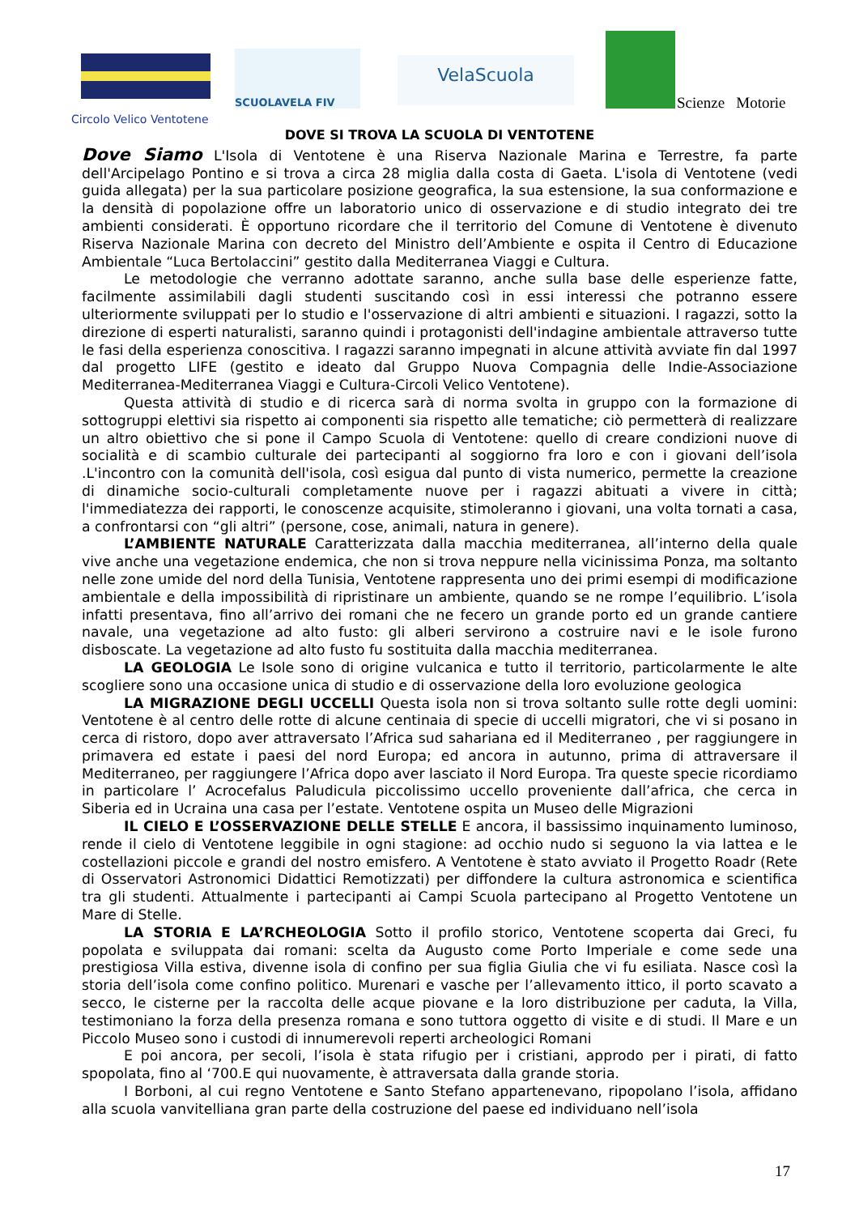SCUOLAVELA FIV
VelaScuola
Scienze Motorie
Circolo Velico Ventotene
DOVE SI TROVA LA SCUOLA DI VENTOTENE
Dove Siamo L'Isola di Ventotene è una Riserva Nazionale Marina e Terrestre, fa parte dell'Arcipelago Pontino e si trova a circa 28 miglia dalla costa di Gaeta. L'isola di Ventotene (vedi guida allegata) per la sua particolare posizione geografica, la sua estensione, la sua conformazione e la densità di popolazione offre un laboratorio unico di osservazione e di studio integrato dei tre ambienti considerati. È opportuno ricordare che il territorio del Comune di Ventotene è divenuto Riserva Nazionale Marina con decreto del Ministro dell’Ambiente e ospita il Centro di Educazione Ambientale “Luca Bertolaccini” gestito dalla Mediterranea Viaggi e Cultura.
Le metodologie che verranno adottate saranno, anche sulla base delle esperienze fatte, facilmente assimilabili dagli studenti suscitando così in essi interessi che potranno essere ulteriormente sviluppati per lo studio e l'osservazione di altri ambienti e situazioni. I ragazzi, sotto la direzione di esperti naturalisti, saranno quindi i protagonisti dell'indagine ambientale attraverso tutte le fasi della esperienza conoscitiva. I ragazzi saranno impegnati in alcune attività avviate fin dal 1997 dal progetto LIFE (gestito e ideato dal Gruppo Nuova Compagnia delle Indie-Associazione Mediterranea-Mediterranea Viaggi e Cultura-Circoli Velico Ventotene).
Questa attività di studio e di ricerca sarà di norma svolta in gruppo con la formazione di sottogruppi elettivi sia rispetto ai componenti sia rispetto alle tematiche; ciò permetterà di realizzare un altro obiettivo che si pone il Campo Scuola di Ventotene: quello di creare condizioni nuove di socialità e di scambio culturale dei partecipanti al soggiorno fra loro e con i giovani dell’isola .L'incontro con la comunità dell'isola, così esigua dal punto di vista numerico, permette la creazione di dinamiche socio-culturali completamente nuove per i ragazzi abituati a vivere in città; l'immediatezza dei rapporti, le conoscenze acquisite, stimoleranno i giovani, una volta tornati a casa, a confrontarsi con “gli altri” (persone, cose, animali, natura in genere).
L’AMBIENTE NATURALE Caratterizzata dalla macchia mediterranea, all’interno della quale vive anche una vegetazione endemica, che non si trova neppure nella vicinissima Ponza, ma soltanto nelle zone umide del nord della Tunisia, Ventotene rappresenta uno dei primi esempi di modificazione ambientale e della impossibilità di ripristinare un ambiente, quando se ne rompe l’equilibrio. L’isola infatti presentava, fino all’arrivo dei romani che ne fecero un grande porto ed un grande cantiere navale, una vegetazione ad alto fusto: gli alberi servirono a costruire navi e le isole furono disboscate. La vegetazione ad alto fusto fu sostituita dalla macchia mediterranea.
LA GEOLOGIA Le Isole sono di origine vulcanica e tutto il territorio, particolarmente le alte scogliere sono una occasione unica di studio e di osservazione della loro evoluzione geologica
LA MIGRAZIONE DEGLI UCCELLI Questa isola non si trova soltanto sulle rotte degli uomini: Ventotene è al centro delle rotte di alcune centinaia di specie di uccelli migratori, che vi si posano in cerca di ristoro, dopo aver attraversato l’Africa sud sahariana ed il Mediterraneo , per raggiungere in primavera ed estate i paesi del nord Europa; ed ancora in autunno, prima di attraversare il Mediterraneo, per raggiungere l’Africa dopo aver lasciato il Nord Europa. Tra queste specie ricordiamo in particolare l’ Acrocefalus Paludicula piccolissimo uccello proveniente dall’africa, che cerca in Siberia ed in Ucraina una casa per l’estate. Ventotene ospita un Museo delle Migrazioni
IL CIELO E L’OSSERVAZIONE DELLE STELLE E ancora, il bassissimo inquinamento luminoso, rende il cielo di Ventotene leggibile in ogni stagione: ad occhio nudo si seguono la via lattea e le costellazioni piccole e grandi del nostro emisfero. A Ventotene è stato avviato il Progetto Roadr (Rete di Osservatori Astronomici Didattici Remotizzati) per diffondere la cultura astronomica e scientifica tra gli studenti. Attualmente i partecipanti ai Campi Scuola partecipano al Progetto Ventotene un Mare di Stelle.
LA STORIA E LA’RCHEOLOGIA Sotto il profilo storico, Ventotene scoperta dai Greci, fu popolata e sviluppata dai romani: scelta da Augusto come Porto Imperiale e come sede una prestigiosa Villa estiva, divenne isola di confino per sua figlia Giulia che vi fu esiliata. Nasce così la storia dell’isola come confino politico. Murenari e vasche per l’allevamento ittico, il porto scavato a secco, le cisterne per la raccolta delle acque piovane e la loro distribuzione per caduta, la Villa, testimoniano la forza della presenza romana e sono tuttora oggetto di visite e di studi. Il Mare e un Piccolo Museo sono i custodi di innumerevoli reperti archeologici Romani
E poi ancora, per secoli, l’isola è stata rifugio per i cristiani, approdo per i pirati, di fatto spopolata, fino al ‘700.E qui nuovamente, è attraversata dalla grande storia.
I Borboni, al cui regno Ventotene e Santo Stefano appartenevano, ripopolano l’isola, affidano alla scuola vanvitelliana gran parte della costruzione del paese ed individuano nell’isola
17